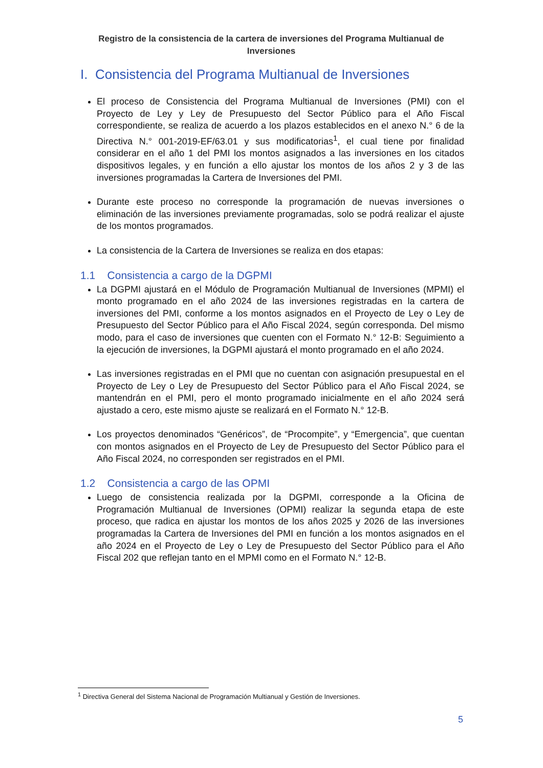Registro de la consistencia de la cartera de inversiones del Programa Multianual de Inversiones
I. Consistencia del Programa Multianual de Inversiones
El proceso de Consistencia del Programa Multianual de Inversiones (PMI) con el Proyecto de Ley y Ley de Presupuesto del Sector Público para el Año Fiscal correspondiente, se realiza de acuerdo a los plazos establecidos en el anexo N.° 6 de la Directiva N.° 001-2019-EF/63.01 y sus modificatorias<sup>1</sup>, el cual tiene por finalidad considerar en el año 1 del PMI los montos asignados a las inversiones en los citados dispositivos legales, y en función a ello ajustar los montos de los años 2 y 3 de las inversiones programadas la Cartera de Inversiones del PMI.
Durante este proceso no corresponde la programación de nuevas inversiones o eliminación de las inversiones previamente programadas, solo se podrá realizar el ajuste de los montos programados.
La consistencia de la Cartera de Inversiones se realiza en dos etapas:
1.1 Consistencia a cargo de la DGPMI
La DGPMI ajustará en el Módulo de Programación Multianual de Inversiones (MPMI) el monto programado en el año 2024 de las inversiones registradas en la cartera de inversiones del PMI, conforme a los montos asignados en el Proyecto de Ley o Ley de Presupuesto del Sector Público para el Año Fiscal 2024, según corresponda. Del mismo modo, para el caso de inversiones que cuenten con el Formato N.° 12-B: Seguimiento a la ejecución de inversiones, la DGPMI ajustará el monto programado en el año 2024.
Las inversiones registradas en el PMI que no cuentan con asignación presupuestal en el Proyecto de Ley o Ley de Presupuesto del Sector Público para el Año Fiscal 2024, se mantendrán en el PMI, pero el monto programado inicialmente en el año 2024 será ajustado a cero, este mismo ajuste se realizará en el Formato N.° 12-B.
Los proyectos denominados “Genéricos”, de “Procompite”, y “Emergencia”, que cuentan con montos asignados en el Proyecto de Ley de Presupuesto del Sector Público para el Año Fiscal 2024, no corresponden ser registrados en el PMI.
1.2 Consistencia a cargo de las OPMI
Luego de consistencia realizada por la DGPMI, corresponde a la Oficina de Programación Multianual de Inversiones (OPMI) realizar la segunda etapa de este proceso, que radica en ajustar los montos de los años 2025 y 2026 de las inversiones programadas la Cartera de Inversiones del PMI en función a los montos asignados en el año 2024 en el Proyecto de Ley o Ley de Presupuesto del Sector Público para el Año Fiscal 202 que reflejan tanto en el MPMI como en el Formato N.° 12-B.
<sup>1</sup> Directiva General del Sistema Nacional de Programación Multianual y Gestión de Inversiones.
5